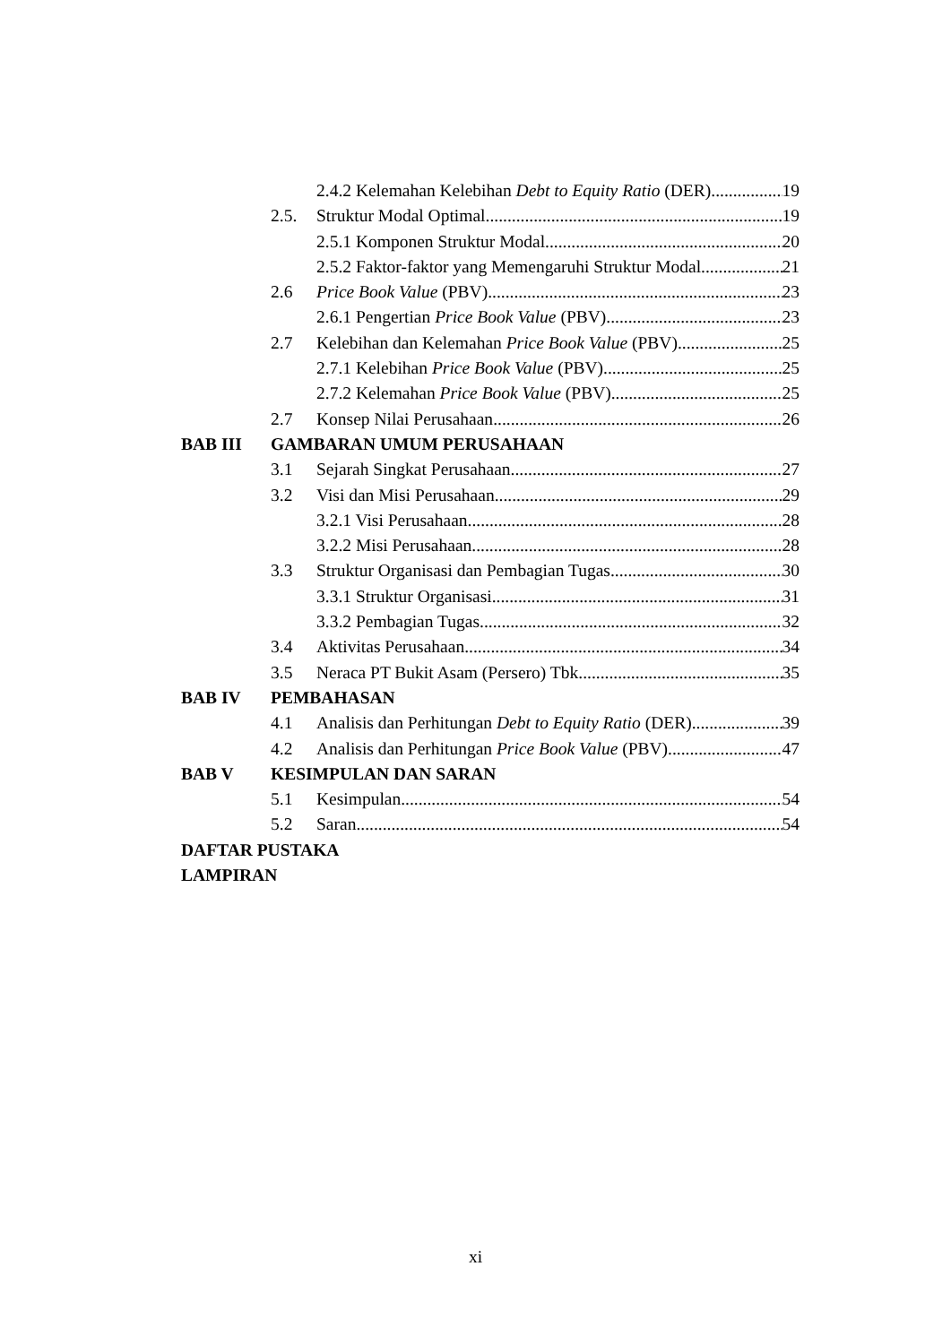2.4.2 Kelemahan Kelebihan Debt to Equity Ratio (DER) 19
2.5. Struktur Modal Optimal 19
2.5.1 Komponen Struktur Modal 20
2.5.2 Faktor-faktor yang Memengaruhi Struktur Modal 21
2.6 Price Book Value (PBV) 23
2.6.1 Pengertian Price Book Value (PBV) 23
2.7 Kelebihan dan Kelemahan Price Book Value (PBV) 25
2.7.1 Kelebihan Price Book Value (PBV) 25
2.7.2 Kelemahan Price Book Value (PBV) 25
2.7 Konsep Nilai Perusahaan 26
BAB III GAMBARAN UMUM PERUSAHAAN
3.1 Sejarah Singkat Perusahaan 27
3.2 Visi dan Misi Perusahaan 29
3.2.1 Visi Perusahaan 28
3.2.2 Misi Perusahaan 28
3.3 Struktur Organisasi dan Pembagian Tugas 30
3.3.1 Struktur Organisasi 31
3.3.2 Pembagian Tugas 32
3.4 Aktivitas Perusahaan 34
3.5 Neraca PT Bukit Asam (Persero) Tbk 35
BAB IV PEMBAHASAN
4.1 Analisis dan Perhitungan Debt to Equity Ratio (DER) 39
4.2 Analisis dan Perhitungan Price Book Value (PBV) 47
BAB V KESIMPULAN DAN SARAN
5.1 Kesimpulan 54
5.2 Saran 54
DAFTAR PUSTAKA
LAMPIRAN
xi